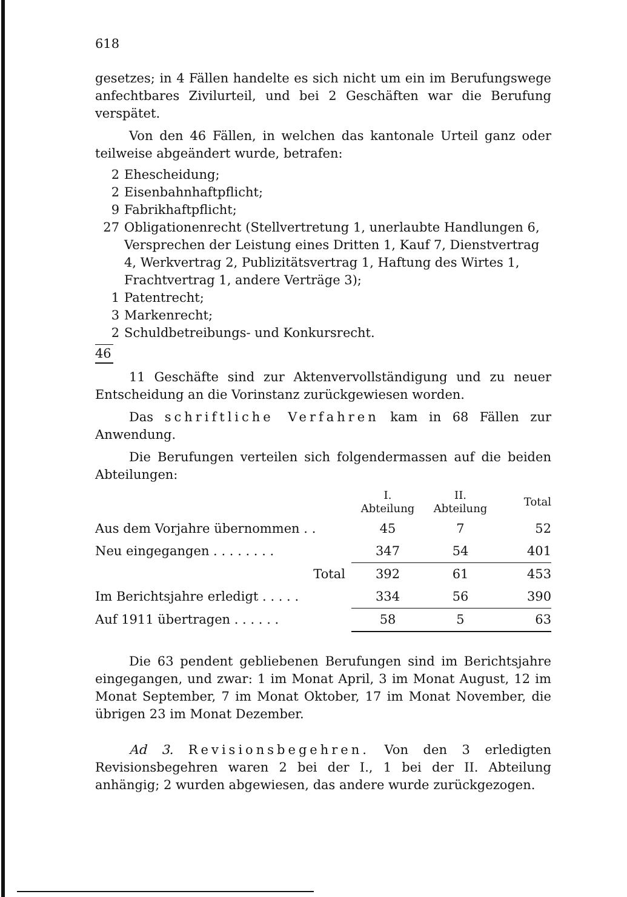618
gesetzes; in 4 Fällen handelte es sich nicht um ein im Berufungswege anfechtbares Zivilurteil, und bei 2 Geschäften war die Berufung verspätet.
Von den 46 Fällen, in welchen das kantonale Urteil ganz oder teilweise abgeändert wurde, betrafen:
2 Ehescheidung;
2 Eisenbahnhaftpflicht;
9 Fabrikhaftpflicht;
27 Obligationenrecht (Stellvertretung 1, unerlaubte Handlungen 6, Versprechen der Leistung eines Dritten 1, Kauf 7, Dienstvertrag 4, Werkvertrag 2, Publizitätsvertrag 1, Haftung des Wirtes 1, Frachtvertrag 1, andere Verträge 3);
1 Patentrecht;
3 Markenrecht;
2 Schuldbetreibungs- und Konkursrecht.
46
11 Geschäfte sind zur Aktenvervollständigung und zu neuer Entscheidung an die Vorinstanz zurückgewiesen worden.
Das schriftliche Verfahren kam in 68 Fällen zur Anwendung.
Die Berufungen verteilen sich folgendermassen auf die beiden Abteilungen:
| | I. Abteilung | II. Abteilung | Total |
| Aus dem Vorjahre übernommen . . | 45 | 7 | 52 |
| Neu eingegangen . . . . . . . . | 347 | 54 | 401 |
| Total | 392 | 61 | 453 |
| Im Berichtsjahre erledigt . . . . . | 334 | 56 | 390 |
| Auf 1911 übertragen . . . . . . | 58 | 5 | 63 |
Die 63 pendent gebliebenen Berufungen sind im Berichtsjahre eingegangen, und zwar: 1 im Monat April, 3 im Monat August, 12 im Monat September, 7 im Monat Oktober, 17 im Monat November, die übrigen 23 im Monat Dezember.
Ad 3. Revisionsbegehren. Von den 3 erledigten Revisionsbegehren waren 2 bei der I., 1 bei der II. Abteilung anhängig; 2 wurden abgewiesen, das andere wurde zurückgezogen.